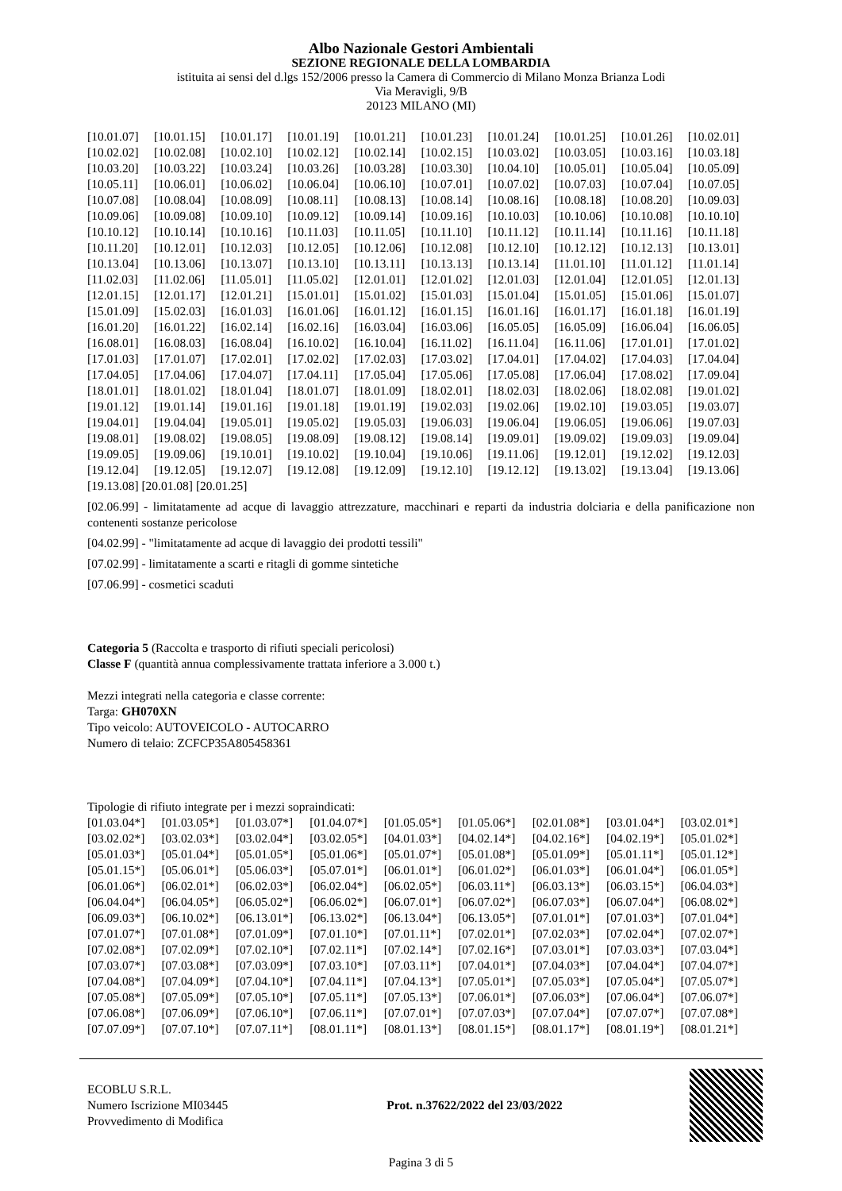Albo Nazionale Gestori Ambientali
SEZIONE REGIONALE DELLA LOMBARDIA
istituita ai sensi del d.lgs 152/2006 presso la Camera di Commercio di Milano Monza Brianza Lodi
Via Meravigli, 9/B
20123 MILANO (MI)
| [10.01.07] | [10.01.15] | [10.01.17] | [10.01.19] | [10.01.21] | [10.01.23] | [10.01.24] | [10.01.25] | [10.01.26] | [10.02.01] |
| [10.02.02] | [10.02.08] | [10.02.10] | [10.02.12] | [10.02.14] | [10.02.15] | [10.03.02] | [10.03.05] | [10.03.16] | [10.03.18] |
| [10.03.20] | [10.03.22] | [10.03.24] | [10.03.26] | [10.03.28] | [10.03.30] | [10.04.10] | [10.05.01] | [10.05.04] | [10.05.09] |
| [10.05.11] | [10.06.01] | [10.06.02] | [10.06.04] | [10.06.10] | [10.07.01] | [10.07.02] | [10.07.03] | [10.07.04] | [10.07.05] |
| [10.07.08] | [10.08.04] | [10.08.09] | [10.08.11] | [10.08.13] | [10.08.14] | [10.08.16] | [10.08.18] | [10.08.20] | [10.09.03] |
| [10.09.06] | [10.09.08] | [10.09.10] | [10.09.12] | [10.09.14] | [10.09.16] | [10.10.03] | [10.10.06] | [10.10.08] | [10.10.10] |
| [10.10.12] | [10.10.14] | [10.10.16] | [10.11.03] | [10.11.05] | [10.11.10] | [10.11.12] | [10.11.14] | [10.11.16] | [10.11.18] |
| [10.11.20] | [10.12.01] | [10.12.03] | [10.12.05] | [10.12.06] | [10.12.08] | [10.12.10] | [10.12.12] | [10.12.13] | [10.13.01] |
| [10.13.04] | [10.13.06] | [10.13.07] | [10.13.10] | [10.13.11] | [10.13.13] | [10.13.14] | [11.01.10] | [11.01.12] | [11.01.14] |
| [11.02.03] | [11.02.06] | [11.05.01] | [11.05.02] | [12.01.01] | [12.01.02] | [12.01.03] | [12.01.04] | [12.01.05] | [12.01.13] |
| [12.01.15] | [12.01.17] | [12.01.21] | [15.01.01] | [15.01.02] | [15.01.03] | [15.01.04] | [15.01.05] | [15.01.06] | [15.01.07] |
| [15.01.09] | [15.02.03] | [16.01.03] | [16.01.06] | [16.01.12] | [16.01.15] | [16.01.16] | [16.01.17] | [16.01.18] | [16.01.19] |
| [16.01.20] | [16.01.22] | [16.02.14] | [16.02.16] | [16.03.04] | [16.03.06] | [16.05.05] | [16.05.09] | [16.06.04] | [16.06.05] |
| [16.08.01] | [16.08.03] | [16.08.04] | [16.10.02] | [16.10.04] | [16.11.02] | [16.11.04] | [16.11.06] | [17.01.01] | [17.01.02] |
| [17.01.03] | [17.01.07] | [17.02.01] | [17.02.02] | [17.02.03] | [17.03.02] | [17.04.01] | [17.04.02] | [17.04.03] | [17.04.04] |
| [17.04.05] | [17.04.06] | [17.04.07] | [17.04.11] | [17.05.04] | [17.05.06] | [17.05.08] | [17.06.04] | [17.08.02] | [17.09.04] |
| [18.01.01] | [18.01.02] | [18.01.04] | [18.01.07] | [18.01.09] | [18.02.01] | [18.02.03] | [18.02.06] | [18.02.08] | [19.01.02] |
| [19.01.12] | [19.01.14] | [19.01.16] | [19.01.18] | [19.01.19] | [19.02.03] | [19.02.06] | [19.02.10] | [19.03.05] | [19.03.07] |
| [19.04.01] | [19.04.04] | [19.05.01] | [19.05.02] | [19.05.03] | [19.06.03] | [19.06.04] | [19.06.05] | [19.06.06] | [19.07.03] |
| [19.08.01] | [19.08.02] | [19.08.05] | [19.08.09] | [19.08.12] | [19.08.14] | [19.09.01] | [19.09.02] | [19.09.03] | [19.09.04] |
| [19.09.05] | [19.09.06] | [19.10.01] | [19.10.02] | [19.10.04] | [19.10.06] | [19.11.06] | [19.12.01] | [19.12.02] | [19.12.03] |
| [19.12.04] | [19.12.05] | [19.12.07] | [19.12.08] | [19.12.09] | [19.12.10] | [19.12.12] | [19.13.02] | [19.13.04] | [19.13.06] |
[19.13.08] [20.01.08] [20.01.25]
[02.06.99] - limitatamente ad acque di lavaggio attrezzature, macchinari e reparti da industria dolciaria e della panificazione non contenenti sostanze pericolose
[04.02.99] - "limitatamente ad acque di lavaggio dei prodotti tessili"
[07.02.99] - limitatamente a scarti e ritagli di gomme sintetiche
[07.06.99] - cosmetici scaduti
Categoria 5 (Raccolta e trasporto di rifiuti speciali pericolosi)
Classe F (quantità annua complessivamente trattata inferiore a 3.000 t.)
Mezzi integrati nella categoria e classe corrente:
Targa: GH070XN
Tipo veicolo: AUTOVEICOLO - AUTOCARRO
Numero di telaio: ZCFCP35A805458361
Tipologie di rifiuto integrate per i mezzi sopraindicati:
| [01.03.04*] | [01.03.05*] | [01.03.07*] | [01.04.07*] | [01.05.05*] | [01.05.06*] | [02.01.08*] | [03.01.04*] | [03.02.01*] |
| [03.02.02*] | [03.02.03*] | [03.02.04*] | [03.02.05*] | [04.01.03*] | [04.02.14*] | [04.02.16*] | [04.02.19*] | [05.01.02*] |
| [05.01.03*] | [05.01.04*] | [05.01.05*] | [05.01.06*] | [05.01.07*] | [05.01.08*] | [05.01.09*] | [05.01.11*] | [05.01.12*] |
| [05.01.15*] | [05.06.01*] | [05.06.03*] | [05.07.01*] | [06.01.01*] | [06.01.02*] | [06.01.03*] | [06.01.04*] | [06.01.05*] |
| [06.01.06*] | [06.02.01*] | [06.02.03*] | [06.02.04*] | [06.02.05*] | [06.03.11*] | [06.03.13*] | [06.03.15*] | [06.04.03*] |
| [06.04.04*] | [06.04.05*] | [06.05.02*] | [06.06.02*] | [06.07.01*] | [06.07.02*] | [06.07.03*] | [06.07.04*] | [06.08.02*] |
| [06.09.03*] | [06.10.02*] | [06.13.01*] | [06.13.02*] | [06.13.04*] | [06.13.05*] | [07.01.01*] | [07.01.03*] | [07.01.04*] |
| [07.01.07*] | [07.01.08*] | [07.01.09*] | [07.01.10*] | [07.01.11*] | [07.02.01*] | [07.02.03*] | [07.02.04*] | [07.02.07*] |
| [07.02.08*] | [07.02.09*] | [07.02.10*] | [07.02.11*] | [07.02.14*] | [07.02.16*] | [07.03.01*] | [07.03.03*] | [07.03.04*] |
| [07.03.07*] | [07.03.08*] | [07.03.09*] | [07.03.10*] | [07.03.11*] | [07.04.01*] | [07.04.03*] | [07.04.04*] | [07.04.07*] |
| [07.04.08*] | [07.04.09*] | [07.04.10*] | [07.04.11*] | [07.04.13*] | [07.05.01*] | [07.05.03*] | [07.05.04*] | [07.05.07*] |
| [07.05.08*] | [07.05.09*] | [07.05.10*] | [07.05.11*] | [07.05.13*] | [07.06.01*] | [07.06.03*] | [07.06.04*] | [07.06.07*] |
| [07.06.08*] | [07.06.09*] | [07.06.10*] | [07.06.11*] | [07.07.01*] | [07.07.03*] | [07.07.04*] | [07.07.07*] | [07.07.08*] |
| [07.07.09*] | [07.07.10*] | [07.07.11*] | [08.01.11*] | [08.01.13*] | [08.01.15*] | [08.01.17*] | [08.01.19*] | [08.01.21*] |
ECOBLU S.R.L.
Numero Iscrizione MI03445
Provvedimento di Modifica
Prot. n.37622/2022 del 23/03/2022
Pagina 3 di 5